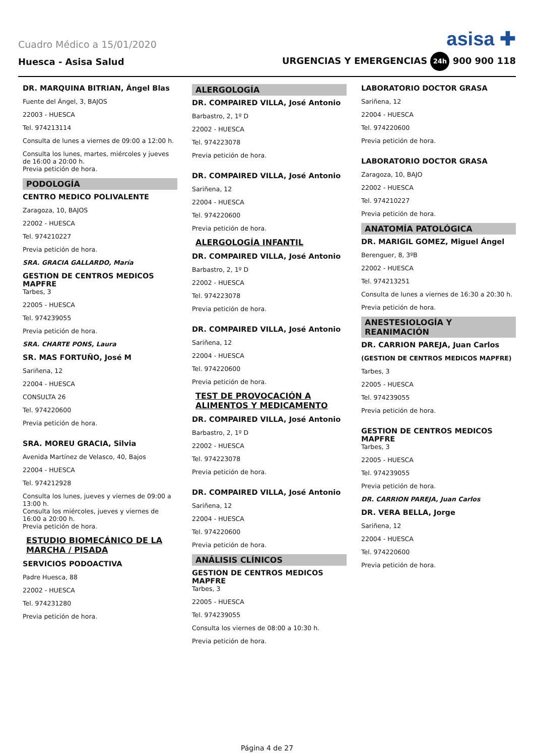Cuadro Médico a 15/01/2020 asisa ✚
Huesca - Asisa Salud URGENCIAS Y EMERGENCIAS 24h 900 900 118
DR. MARQUINA BITRIAN, Ángel Blas
Fuente del Ángel, 3, BAJOS
22003 - HUESCA
Tel. 974213114
Consulta de lunes a viernes de 09:00 a 12:00 h.
Consulta los lunes, martes, miércoles y jueves de 16:00 a 20:00 h.
Previa petición de hora.
PODOLOGÍA
CENTRO MEDICO POLIVALENTE
Zaragoza, 10, BAJOS
22002 - HUESCA
Tel. 974210227
Previa petición de hora.
SRA. GRACIA GALLARDO, María
GESTION DE CENTROS MEDICOS MAPFRE
Tarbes, 3
22005 - HUESCA
Tel. 974239055
Previa petición de hora.
SRA. CHARTE PONS, Laura
SR. MAS FORTUÑO, José M
Sariñena, 12
22004 - HUESCA
CONSULTA 26
Tel. 974220600
Previa petición de hora.
SRA. MOREU GRACIA, Silvia
Avenida Martínez de Velasco, 40, Bajos
22004 - HUESCA
Tel. 974212928
Consulta los lunes, jueves y viernes de 09:00 a 13:00 h.
Consulta los miércoles, jueves y viernes de 16:00 a 20:00 h.
Previa petición de hora.
ESTUDIO BIOMECÁNICO DE LA MARCHA / PISADA
SERVICIOS PODOACTIVA
Padre Huesca, 88
22002 - HUESCA
Tel. 974231280
Previa petición de hora.
ALERGOLOGÍA
DR. COMPAIRED VILLA, José Antonio
Barbastro, 2, 1º D
22002 - HUESCA
Tel. 974223078
Previa petición de hora.
DR. COMPAIRED VILLA, José Antonio
Sariñena, 12
22004 - HUESCA
Tel. 974220600
Previa petición de hora.
ALERGOLOGÍA INFANTIL
DR. COMPAIRED VILLA, José Antonio
Barbastro, 2, 1º D
22002 - HUESCA
Tel. 974223078
Previa petición de hora.
DR. COMPAIRED VILLA, José Antonio
Sariñena, 12
22004 - HUESCA
Tel. 974220600
Previa petición de hora.
TEST DE PROVOCACIÓN A ALIMENTOS Y MEDICAMENTO
DR. COMPAIRED VILLA, José Antonio
Barbastro, 2, 1º D
22002 - HUESCA
Tel. 974223078
Previa petición de hora.
DR. COMPAIRED VILLA, José Antonio
Sariñena, 12
22004 - HUESCA
Tel. 974220600
Previa petición de hora.
ANÁLISIS CLÍNICOS
GESTION DE CENTROS MEDICOS MAPFRE
Tarbes, 3
22005 - HUESCA
Tel. 974239055
Consulta los viernes de 08:00 a 10:30 h.
Previa petición de hora.
LABORATORIO DOCTOR GRASA
Sariñena, 12
22004 - HUESCA
Tel. 974220600
Previa petición de hora.
LABORATORIO DOCTOR GRASA
Zaragoza, 10, BAJO
22002 - HUESCA
Tel. 974210227
Previa petición de hora.
ANATOMÍA PATOLÓGICA
DR. MARIGIL GOMEZ, Miguel Ángel
Berenguer, 8, 3ºB
22002 - HUESCA
Tel. 974213251
Consulta de lunes a viernes de 16:30 a 20:30 h.
Previa petición de hora.
ANESTESIOLOGÍA Y REANIMACIÓN
DR. CARRION PAREJA, Juan Carlos
(GESTION DE CENTROS MEDICOS MAPFRE)
Tarbes, 3
22005 - HUESCA
Tel. 974239055
Previa petición de hora.
GESTION DE CENTROS MEDICOS MAPFRE
Tarbes, 3
22005 - HUESCA
Tel. 974239055
Previa petición de hora.
DR. CARRION PAREJA, Juan Carlos
DR. VERA BELLA, Jorge
Sariñena, 12
22004 - HUESCA
Tel. 974220600
Previa petición de hora.
Página 4 de 27